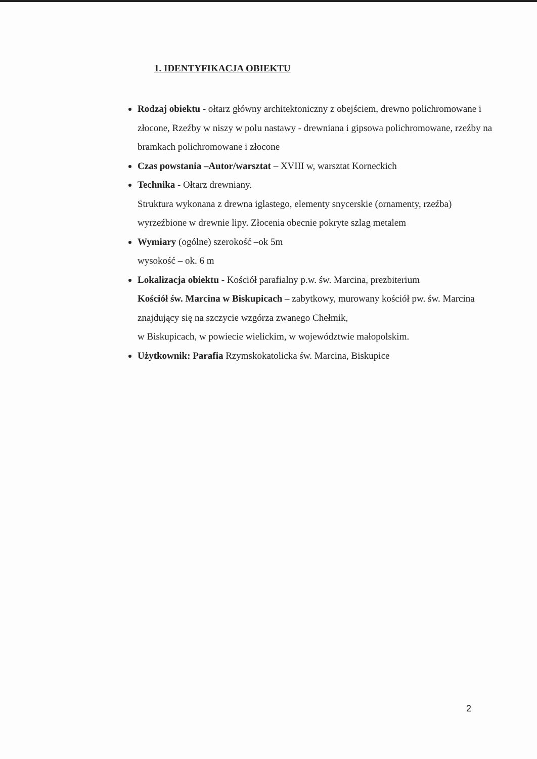1. IDENTYFIKACJA OBIEKTU
Rodzaj obiektu - ołtarz główny architektoniczny z obejściem, drewno polichromowane i złocone, Rzeźby w niszy w polu nastawy - drewniana i gipsowa polichromowane, rzeźby na bramkach polichromowane i złocone
Czas powstania –Autor/warsztat – XVIII w, warsztat Korneckich
Technika - Ołtarz drewniany.
Struktura wykonana z drewna iglastego, elementy snycerskie (ornamenty, rzeźba) wyrzeźbione w drewnie lipy. Złocenia obecnie pokryte szlag metalem
Wymiary (ogólne) szerokość –ok 5m
wysokość – ok. 6 m
Lokalizacja obiektu - Kościół parafialny p.w. św. Marcina, prezbiterium
Kościół św. Marcina w Biskupicach – zabytkowy, murowany kościół pw. św. Marcina znajdujący się na szczycie wzgórza zwanego Chełmik,
w Biskupicach, w powiecie wielickim, w województwie małopolskim.
Użytkownik: Parafia Rzymskokatolicka św. Marcina, Biskupice
2